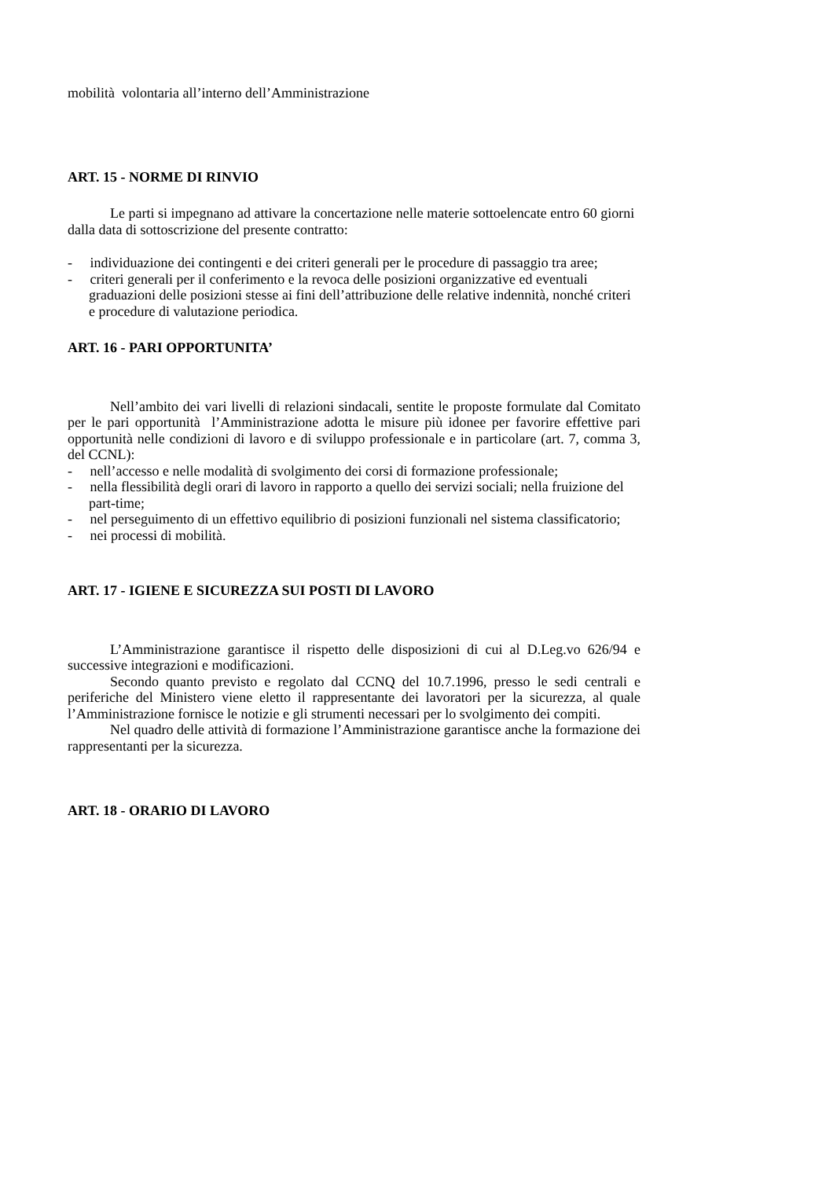mobilità volontaria all’interno dell’Amministrazione
ART. 15 - NORME DI RINVIO
Le parti si impegnano ad attivare la concertazione nelle materie sottoelencate entro 60 giorni dalla data di sottoscrizione del presente contratto:
- individuazione dei contingenti e dei criteri generali per le procedure di passaggio tra aree;
- criteri generali per il conferimento e la revoca delle posizioni organizzative ed eventuali graduazioni delle posizioni stesse ai fini dell’attribuzione delle relative indennità, nonché criteri e procedure di valutazione periodica.
ART. 16 - PARI OPPORTUNITA’
Nell’ambito dei vari livelli di relazioni sindacali, sentite le proposte formulate dal Comitato per le pari opportunità l’Amministrazione adotta le misure più idonee per favorire effettive pari opportunità nelle condizioni di lavoro e di sviluppo professionale e in particolare (art. 7, comma 3, del CCNL):
- nell’accesso e nelle modalità di svolgimento dei corsi di formazione professionale;
- nella flessibilità degli orari di lavoro in rapporto a quello dei servizi sociali; nella fruizione del part-time;
- nel perseguimento di un effettivo equilibrio di posizioni funzionali nel sistema classificatorio;
- nei processi di mobilità.
ART. 17 - IGIENE E SICUREZZA SUI POSTI DI LAVORO
L’Amministrazione garantisce il rispetto delle disposizioni di cui al D.Leg.vo 626/94 e successive integrazioni e modificazioni.
Secondo quanto previsto e regolato dal CCNQ del 10.7.1996, presso le sedi centrali e periferiche del Ministero viene eletto il rappresentante dei lavoratori per la sicurezza, al quale l’Amministrazione fornisce le notizie e gli strumenti necessari per lo svolgimento dei compiti.
Nel quadro delle attività di formazione l’Amministrazione garantisce anche la formazione dei rappresentanti per la sicurezza.
ART. 18 - ORARIO DI LAVORO